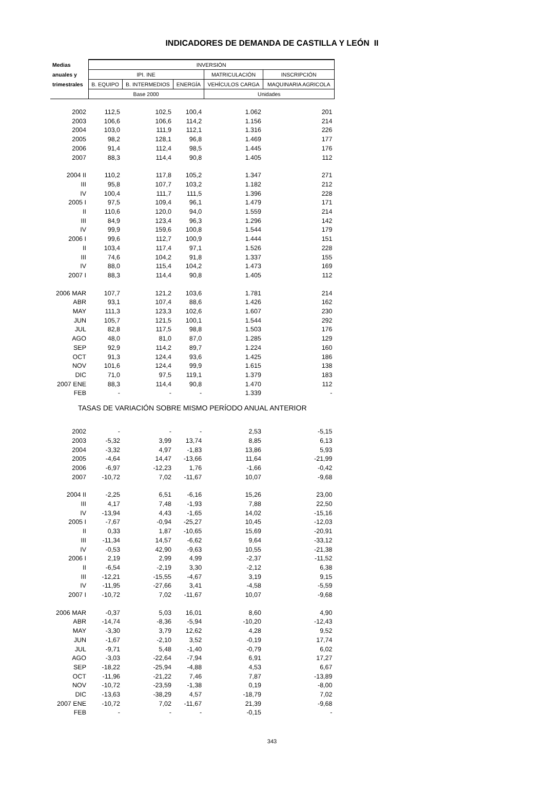INDICADORES DE DEMANDA DE CASTILLA Y LEÓN II
| Medias | INVERSIÓN | | | | |
| --- | --- | --- | --- | --- | --- |
| anuales y | IPI. INE | | | MATRICULACIÓN | INSCRIPCIÓN |
| trimestrales | B. EQUIPO | B. INTERMEDIOS | ENERGÍA | VEHÍCULOS CARGA | MAQUINARIA AGRICOLA |
| | Base 2000 | | | Unidades | |
| 2002 | 112,5 | 102,5 | 100,4 | 1.062 | 201 |
| 2003 | 106,6 | 106,6 | 114,2 | 1.156 | 214 |
| 2004 | 103,0 | 111,9 | 112,1 | 1.316 | 226 |
| 2005 | 98,2 | 128,1 | 96,8 | 1.469 | 177 |
| 2006 | 91,4 | 112,4 | 98,5 | 1.445 | 176 |
| 2007 | 88,3 | 114,4 | 90,8 | 1.405 | 112 |
| 2004 II | 110,2 | 117,8 | 105,2 | 1.347 | 271 |
| III | 95,8 | 107,7 | 103,2 | 1.182 | 212 |
| IV | 100,4 | 111,7 | 111,5 | 1.396 | 228 |
| 2005 I | 97,5 | 109,4 | 96,1 | 1.479 | 171 |
| II | 110,6 | 120,0 | 94,0 | 1.559 | 214 |
| III | 84,9 | 123,4 | 96,3 | 1.296 | 142 |
| IV | 99,9 | 159,6 | 100,8 | 1.544 | 179 |
| 2006 I | 99,6 | 112,7 | 100,9 | 1.444 | 151 |
| II | 103,4 | 117,4 | 97,1 | 1.526 | 228 |
| III | 74,6 | 104,2 | 91,8 | 1.337 | 155 |
| IV | 88,0 | 115,4 | 104,2 | 1.473 | 169 |
| 2007 I | 88,3 | 114,4 | 90,8 | 1.405 | 112 |
| 2006 MAR | 107,7 | 121,2 | 103,6 | 1.781 | 214 |
| ABR | 93,1 | 107,4 | 88,6 | 1.426 | 162 |
| MAY | 111,3 | 123,3 | 102,6 | 1.607 | 230 |
| JUN | 105,7 | 121,5 | 100,1 | 1.544 | 292 |
| JUL | 82,8 | 117,5 | 98,8 | 1.503 | 176 |
| AGO | 48,0 | 81,0 | 87,0 | 1.285 | 129 |
| SEP | 92,9 | 114,2 | 89,7 | 1.224 | 160 |
| OCT | 91,3 | 124,4 | 93,6 | 1.425 | 186 |
| NOV | 101,6 | 124,4 | 99,9 | 1.615 | 138 |
| DIC | 71,0 | 97,5 | 119,1 | 1.379 | 183 |
| 2007 ENE | 88,3 | 114,4 | 90,8 | 1.470 | 112 |
| FEB | - | - | - | 1.339 | - |
| TASAS DE VARIACIÓN SOBRE MISMO PERÍODO ANUAL ANTERIOR | | | | | |
| 2002 | - | - | - | 2,53 | -5,15 |
| 2003 | -5,32 | 3,99 | 13,74 | 8,85 | 6,13 |
| 2004 | -3,32 | 4,97 | -1,83 | 13,86 | 5,93 |
| 2005 | -4,64 | 14,47 | -13,66 | 11,64 | -21,99 |
| 2006 | -6,97 | -12,23 | 1,76 | -1,66 | -0,42 |
| 2007 | -10,72 | 7,02 | -11,67 | 10,07 | -9,68 |
| 2004 II | -2,25 | 6,51 | -6,16 | 15,26 | 23,00 |
| III | 4,17 | 7,48 | -1,93 | 7,88 | 22,50 |
| IV | -13,94 | 4,43 | -1,65 | 14,02 | -15,16 |
| 2005 I | -7,67 | -0,94 | -25,27 | 10,45 | -12,03 |
| II | 0,33 | 1,87 | -10,65 | 15,69 | -20,91 |
| III | -11,34 | 14,57 | -6,62 | 9,64 | -33,12 |
| IV | -0,53 | 42,90 | -9,63 | 10,55 | -21,38 |
| 2006 I | 2,19 | 2,99 | 4,99 | -2,37 | -11,52 |
| II | -6,54 | -2,19 | 3,30 | -2,12 | 6,38 |
| III | -12,21 | -15,55 | -4,67 | 3,19 | 9,15 |
| IV | -11,95 | -27,66 | 3,41 | -4,58 | -5,59 |
| 2007 I | -10,72 | 7,02 | -11,67 | 10,07 | -9,68 |
| 2006 MAR | -0,37 | 5,03 | 16,01 | 8,60 | 4,90 |
| ABR | -14,74 | -8,36 | -5,94 | -10,20 | -12,43 |
| MAY | -3,30 | 3,79 | 12,62 | 4,28 | 9,52 |
| JUN | -1,67 | -2,10 | 3,52 | -0,19 | 17,74 |
| JUL | -9,71 | 5,48 | -1,40 | -0,79 | 6,02 |
| AGO | -3,03 | -22,64 | -7,94 | 6,91 | 17,27 |
| SEP | -18,22 | -25,94 | -4,88 | 4,53 | 6,67 |
| OCT | -11,96 | -21,22 | 7,46 | 7,87 | -13,89 |
| NOV | -10,72 | -23,59 | -1,38 | 0,19 | -8,00 |
| DIC | -13,63 | -38,29 | 4,57 | -18,79 | 7,02 |
| 2007 ENE | -10,72 | 7,02 | -11,67 | 21,39 | -9,68 |
| FEB | - | - | - | -0,15 | - |
343